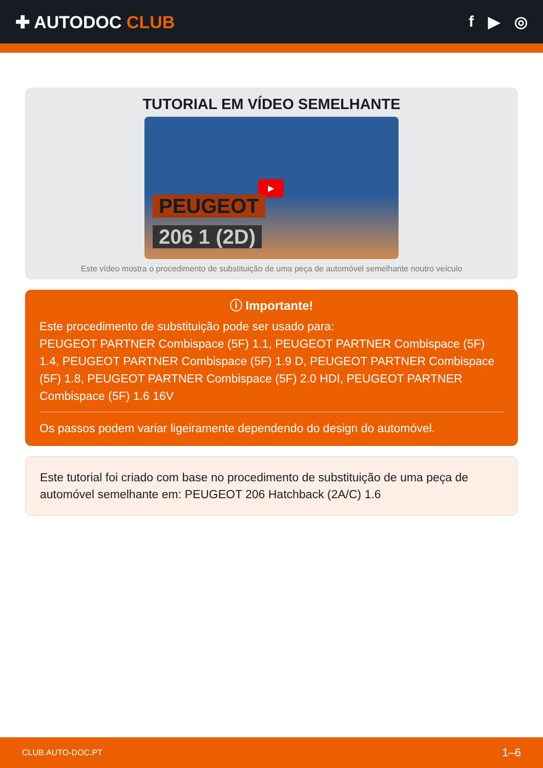✚ AUTODOC CLUB f ▶ ◎
TUTORIAL EM VÍDEO SEMELHANTE
▶
PEUGEOT
206 1 (2D)
Este vídeo mostra o procedimento de substituição de uma peça de automóvel semelhante noutro veículo
ⓘ Importante!
Este procedimento de substituição pode ser usado para:
PEUGEOT PARTNER Combispace (5F) 1.1, PEUGEOT PARTNER Combispace (5F) 1.4, PEUGEOT PARTNER Combispace (5F) 1.9 D, PEUGEOT PARTNER Combispace (5F) 1.8, PEUGEOT PARTNER Combispace (5F) 2.0 HDI, PEUGEOT PARTNER Combispace (5F) 1.6 16V
Os passos podem variar ligeiramente dependendo do design do automóvel.
Este tutorial foi criado com base no procedimento de substituição de uma peça de automóvel semelhante em: PEUGEOT 206 Hatchback (2A/C) 1.6
CLUB.AUTO-DOC.PT 1–6